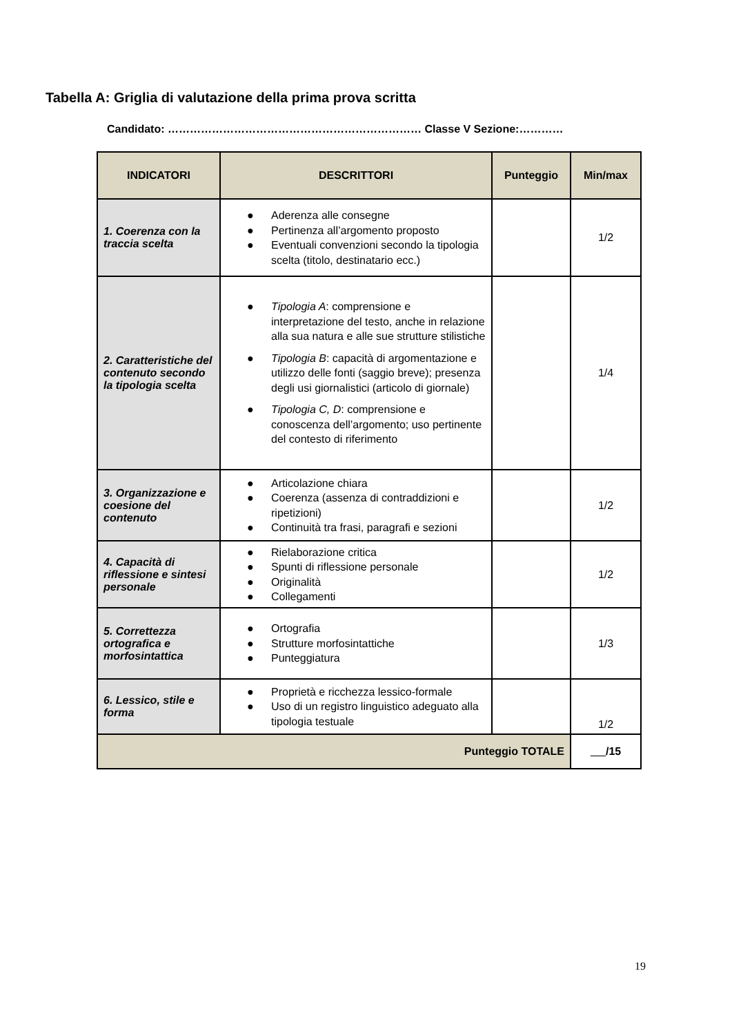Tabella A: Griglia di valutazione della prima prova scritta
Candidato: …………………………………………………………… Classe V Sezione:…………
| INDICATORI | DESCRITTORI | Punteggio | Min/max |
| --- | --- | --- | --- |
| 1. Coerenza con la traccia scelta | ● Aderenza alle consegne ● Pertinenza all’argomento proposto ● Eventuali convenzioni secondo la tipologia scelta (titolo, destinatario ecc.) | | 1/2 |
| 2. Caratteristiche del contenuto secondo la tipologia scelta | ● Tipologia A : comprensione e interpretazione del testo, anche in relazione alla sua natura e alle sue strutture stilistiche ● Tipologia B : capacità di argomentazione e utilizzo delle fonti (saggio breve); presenza degli usi giornalistici (articolo di giornale) ● Tipologia C, D : comprensione e conoscenza dell’argomento; uso pertinente del contesto di riferimento | | 1/4 |
| 3. Organizzazione e coesione del contenuto | ● Articolazione chiara ● Coerenza (assenza di contraddizioni e ripetizioni) ● Continuità tra frasi, paragrafi e sezioni | | 1/2 |
| 4. Capacità di riflessione e sintesi personale | ● Rielaborazione critica ● Spunti di riflessione personale ● Originalità ● Collegamenti | | 1/2 |
| 5. Correttezza ortografica e morfosintattica | ● Ortografia ● Strutture morfosintattiche ● Punteggiatura | | 1/3 |
| 6. Lessico, stile e forma | ● Proprietà e ricchezza lessico-formale ● Uso di un registro linguistico adeguato alla tipologia testuale | | 1/2 |
| Punteggio TOTALE | | | /15 |
19